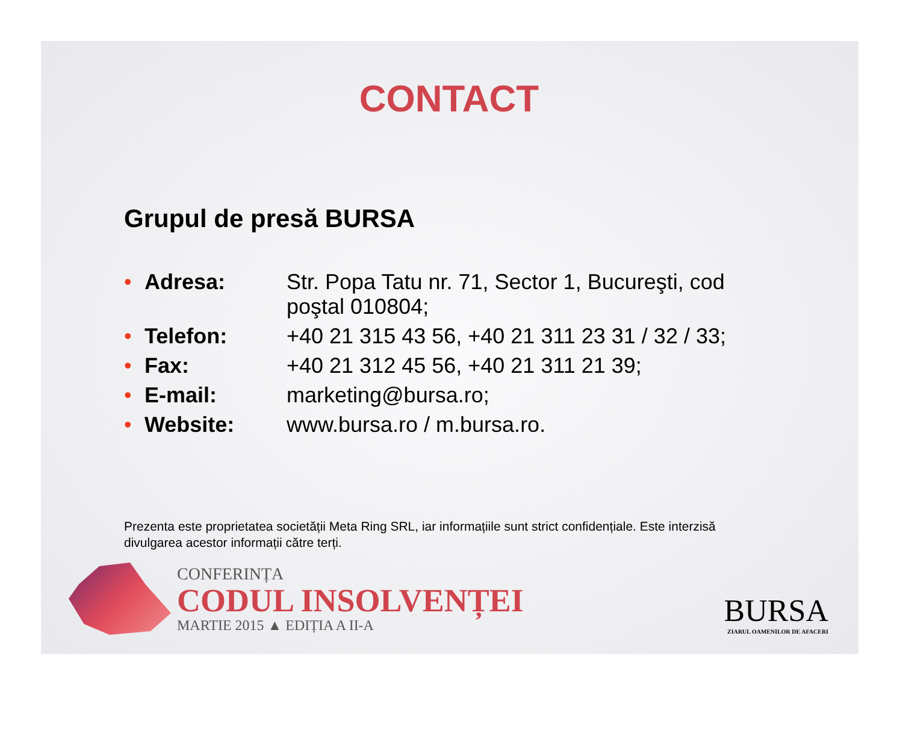CONTACT
Grupul de presă BURSA
• Adresa: Str. Popa Tatu nr. 71, Sector 1, Bucureşti, cod poştal 010804;
• Telefon: +40 21 315 43 56, +40 21 311 23 31 / 32 / 33;
• Fax: +40 21 312 45 56, +40 21 311 21 39;
• E-mail: marketing@bursa.ro;
• Website: www.bursa.ro / m.bursa.ro.
Prezenta este proprietatea societății Meta Ring SRL, iar informațiile sunt strict confidențiale. Este interzisă divulgarea acestor informații către terți.
CONFERINȚA
CODUL INSOLVENȚEI
MARTIE 2015 ▲ EDIȚIA A II-A
BURSA
ZIARUL OAMENILOR DE AFACERI